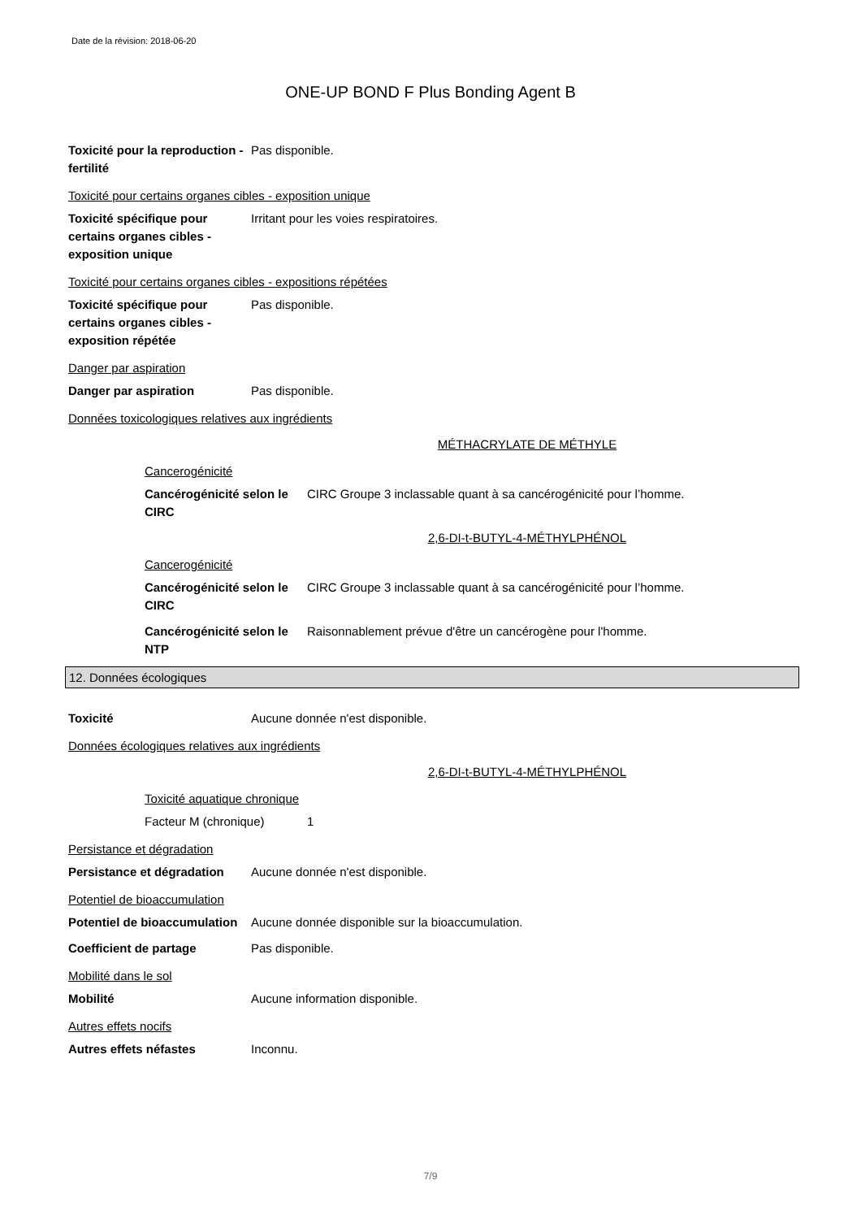Date de la révision: 2018-06-20
ONE-UP BOND F Plus Bonding Agent B
Toxicité pour la reproduction - fertilité
Pas disponible.
Toxicité pour certains organes cibles - exposition unique
Toxicité spécifique pour certains organes cibles - exposition unique
Irritant pour les voies respiratoires.
Toxicité pour certains organes cibles - expositions répétées
Toxicité spécifique pour certains organes cibles - exposition répétée
Pas disponible.
Danger par aspiration
Danger par aspiration Pas disponible.
Données toxicologiques relatives aux ingrédients
MÉTHACRYLATE DE MÉTHYLE
Cancerogénicité
Cancérogénicité selon le CIRC
CIRC Groupe 3 inclassable quant à sa cancérogénicité pour l’homme.
2,6-DI-t-BUTYL-4-MÉTHYLPHÉNOL
Cancerogénicité
Cancérogénicité selon le CIRC
CIRC Groupe 3 inclassable quant à sa cancérogénicité pour l’homme.
Cancérogénicité selon le NTP
Raisonnablement prévue d'être un cancérogène pour l'homme.
12. Données écologiques
Toxicité Aucune donnée n'est disponible.
Données écologiques relatives aux ingrédients
2,6-DI-t-BUTYL-4-MÉTHYLPHÉNOL
Toxicité aquatique chronique
Facteur M (chronique) 1
Persistance et dégradation
Persistance et dégradation
Aucune donnée n'est disponible.
Potentiel de bioaccumulation
Potentiel de bioaccumulation
Aucune donnée disponible sur la bioaccumulation.
Coefficient de partage Pas disponible.
Mobilité dans le sol
Mobilité Aucune information disponible.
Autres effets nocifs
Autres effets néfastes Inconnu.
7/9